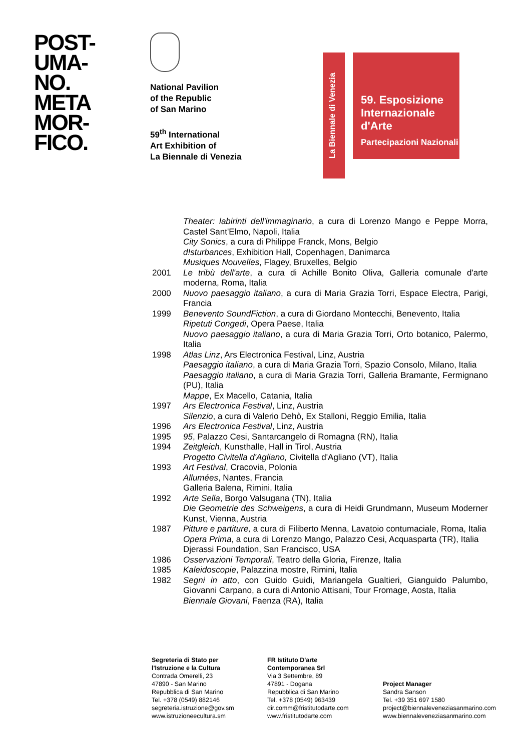POST-
UMA-
NO.
META
MOR-
FICO.
National Pavilion
of the Republic
of San Marino
59<sup>th</sup> International
Art Exhibition of
La Biennale di Venezia
La Biennale di Venezia
59. Esposizione
Internazionale
d'Arte
Partecipazioni Nazionali
Theater: labirinti dell'immaginario, a cura di Lorenzo Mango e Peppe Morra, Castel Sant'Elmo, Napoli, Italia
City Sonics, a cura di Philippe Franck, Mons, Belgio
d!sturbances, Exhibition Hall, Copenhagen, Danimarca
Musiques Nouvelles, Flagey, Bruxelles, Belgio
2001 Le tribù dell'arte, a cura di Achille Bonito Oliva, Galleria comunale d'arte moderna, Roma, Italia
2000 Nuovo paesaggio italiano, a cura di Maria Grazia Torri, Espace Electra, Parigi, Francia
1999 Benevento SoundFiction, a cura di Giordano Montecchi, Benevento, Italia
Ripetuti Congedi, Opera Paese, Italia
Nuovo paesaggio italiano, a cura di Maria Grazia Torri, Orto botanico, Palermo, Italia
1998 Atlas Linz, Ars Electronica Festival, Linz, Austria
Paesaggio italiano, a cura di Maria Grazia Torri, Spazio Consolo, Milano, Italia
Paesaggio italiano, a cura di Maria Grazia Torri, Galleria Bramante, Fermignano (PU), Italia
Mappe, Ex Macello, Catania, Italia
1997 Ars Electronica Festival, Linz, Austria
Silenzio, a cura di Valerio Dehò, Ex Stalloni, Reggio Emilia, Italia
1996 Ars Electronica Festival, Linz, Austria
1995 95, Palazzo Cesi, Santarcangelo di Romagna (RN), Italia
1994 Zeitgleich, Kunsthalle, Hall in Tirol, Austria
Progetto Civitella d'Agliano, Civitella d'Agliano (VT), Italia
1993 Art Festival, Cracovia, Polonia
Allumées, Nantes, Francia
Galleria Balena, Rimini, Italia
1992 Arte Sella, Borgo Valsugana (TN), Italia
Die Geometrie des Schweigens, a cura di Heidi Grundmann, Museum Moderner Kunst, Vienna, Austria
1987 Pitture e partiture, a cura di Filiberto Menna, Lavatoio contumaciale, Roma, Italia
Opera Prima, a cura di Lorenzo Mango, Palazzo Cesi, Acquasparta (TR), Italia
Djerassi Foundation, San Francisco, USA
1986 Osservazioni Temporali, Teatro della Gloria, Firenze, Italia
1985 Kaleidoscopie, Palazzina mostre, Rimini, Italia
1982 Segni in atto, con Guido Guidi, Mariangela Gualtieri, Gianguido Palumbo, Giovanni Carpano, a cura di Antonio Attisani, Tour Fromage, Aosta, Italia
Biennale Giovani, Faenza (RA), Italia
Segreteria di Stato per
l'Istruzione e la Cultura
Contrada Omerelli, 23
47890 - San Marino
Repubblica di San Marino
Tel. +378 (0549) 882146
segreteria.istruzione@gov.sm
www.istruzioneecultura.sm
FR Istituto D'arte
Contemporanea Srl
Via 3 Settembre, 89
47891 - Dogana
Repubblica di San Marino
Tel. +378 (0549) 963439
dir.comm@fristitutodarte.com
www.fristitutodarte.com
Project Manager
Sandra Sanson
Tel. +39 351 697 1580
project@biennaleveneziasanmarino.com
www.biennaleveneziasanmarino.com